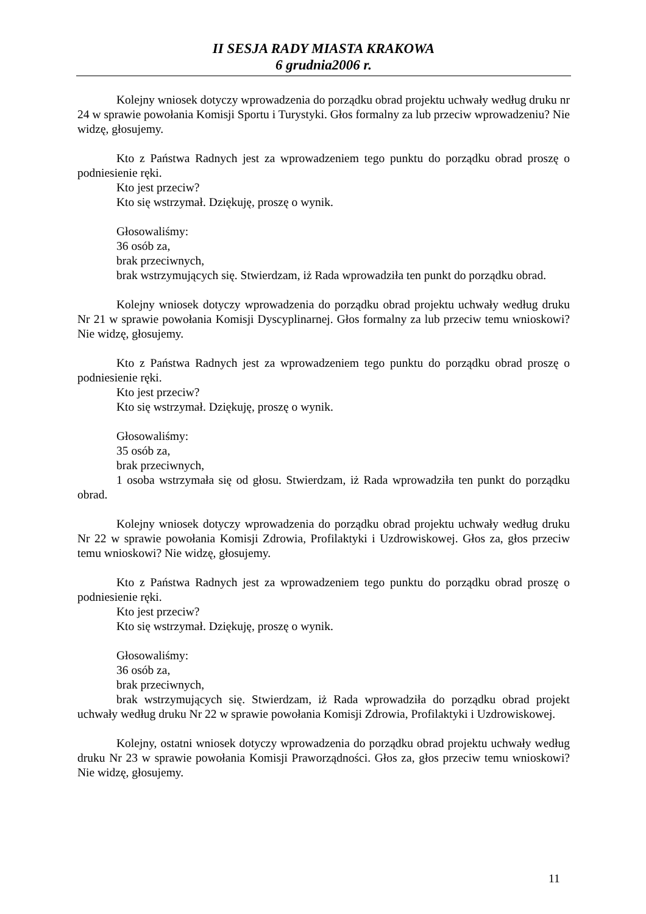II SESJA RADY MIASTA KRAKOWA
6 grudnia2006 r.
Kolejny wniosek dotyczy wprowadzenia do porządku obrad projektu uchwały według druku nr 24 w sprawie powołania Komisji Sportu i Turystyki. Głos formalny za lub przeciw wprowadzeniu? Nie widzę, głosujemy.
Kto z Państwa Radnych jest za wprowadzeniem tego punktu do porządku obrad proszę o podniesienie ręki.
Kto jest przeciw?
Kto się wstrzymał. Dziękuję, proszę o wynik.
Głosowaliśmy:
36 osób za,
brak przeciwnych,
brak wstrzymujących się. Stwierdzam, iż Rada wprowadziła ten punkt do porządku obrad.
Kolejny wniosek dotyczy wprowadzenia do porządku obrad projektu uchwały według druku Nr 21 w sprawie powołania Komisji Dyscyplinarnej. Głos formalny za lub przeciw temu wnioskowi? Nie widzę, głosujemy.
Kto z Państwa Radnych jest za wprowadzeniem tego punktu do porządku obrad proszę o podniesienie ręki.
Kto jest przeciw?
Kto się wstrzymał. Dziękuję, proszę o wynik.
Głosowaliśmy:
35 osób za,
brak przeciwnych,
1 osoba wstrzymała się od głosu. Stwierdzam, iż Rada wprowadziła ten punkt do porządku obrad.
Kolejny wniosek dotyczy wprowadzenia do porządku obrad projektu uchwały według druku Nr 22 w sprawie powołania Komisji Zdrowia, Profilaktyki i Uzdrowiskowej. Głos za, głos przeciw temu wnioskowi? Nie widzę, głosujemy.
Kto z Państwa Radnych jest za wprowadzeniem tego punktu do porządku obrad proszę o podniesienie ręki.
Kto jest przeciw?
Kto się wstrzymał. Dziękuję, proszę o wynik.
Głosowaliśmy:
36 osób za,
brak przeciwnych,
brak wstrzymujących się. Stwierdzam, iż Rada wprowadziła do porządku obrad projekt uchwały według druku Nr 22 w sprawie powołania Komisji Zdrowia, Profilaktyki i Uzdrowiskowej.
Kolejny, ostatni wniosek dotyczy wprowadzenia do porządku obrad projektu uchwały według druku Nr 23 w sprawie powołania Komisji Praworządności. Głos za, głos przeciw temu wnioskowi? Nie widzę, głosujemy.
11